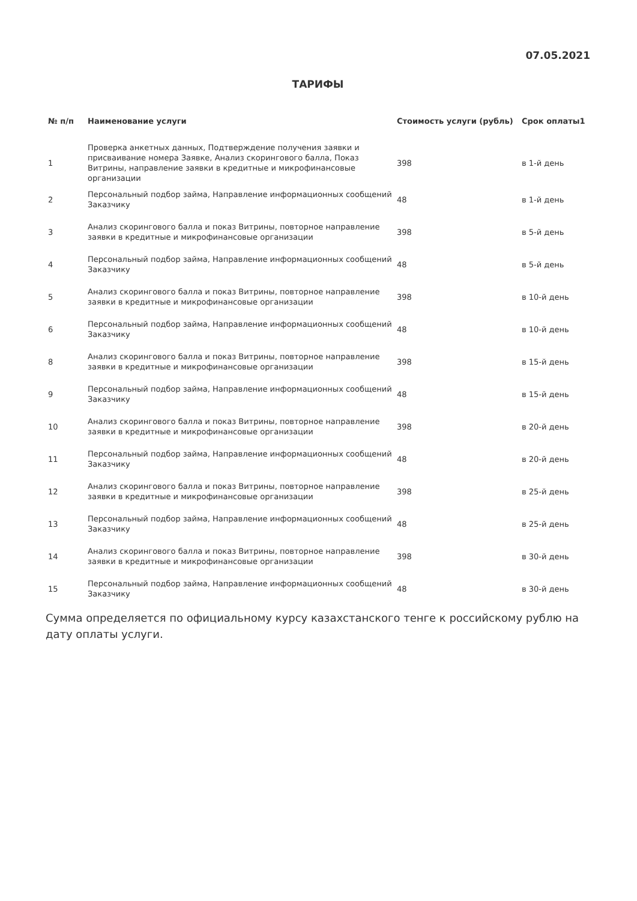07.05.2021
ТАРИФЫ
| № п/п | Наименование услуги | Стоимость услуги (рубль) | Срок оплаты1 |
| --- | --- | --- | --- |
| 1 | Проверка анкетных данных, Подтверждение получения заявки и присваивание номера Заявке, Анализ скорингового балла, Показ Витрины, направление заявки в кредитные и микрофинансовые организации | 398 | в 1-й день |
| 2 | Персональный подбор займа, Направление информационных сообщений Заказчику | 48 | в 1-й день |
| 3 | Анализ скорингового балла и показ Витрины, повторное направление заявки в кредитные и микрофинансовые организации | 398 | в 5-й день |
| 4 | Персональный подбор займа, Направление информационных сообщений Заказчику | 48 | в 5-й день |
| 5 | Анализ скорингового балла и показ Витрины, повторное направление заявки в кредитные и микрофинансовые организации | 398 | в 10-й день |
| 6 | Персональный подбор займа, Направление информационных сообщений Заказчику | 48 | в 10-й день |
| 8 | Анализ скорингового балла и показ Витрины, повторное направление заявки в кредитные и микрофинансовые организации | 398 | в 15-й день |
| 9 | Персональный подбор займа, Направление информационных сообщений Заказчику | 48 | в 15-й день |
| 10 | Анализ скорингового балла и показ Витрины, повторное направление заявки в кредитные и микрофинансовые организации | 398 | в 20-й день |
| 11 | Персональный подбор займа, Направление информационных сообщений Заказчику | 48 | в 20-й день |
| 12 | Анализ скорингового балла и показ Витрины, повторное направление заявки в кредитные и микрофинансовые организации | 398 | в 25-й день |
| 13 | Персональный подбор займа, Направление информационных сообщений Заказчику | 48 | в 25-й день |
| 14 | Анализ скорингового балла и показ Витрины, повторное направление заявки в кредитные и микрофинансовые организации | 398 | в 30-й день |
| 15 | Персональный подбор займа, Направление информационных сообщений Заказчику | 48 | в 30-й день |
Сумма определяется по официальному курсу казахстанского тенге к российскому рублю на дату оплаты услуги.